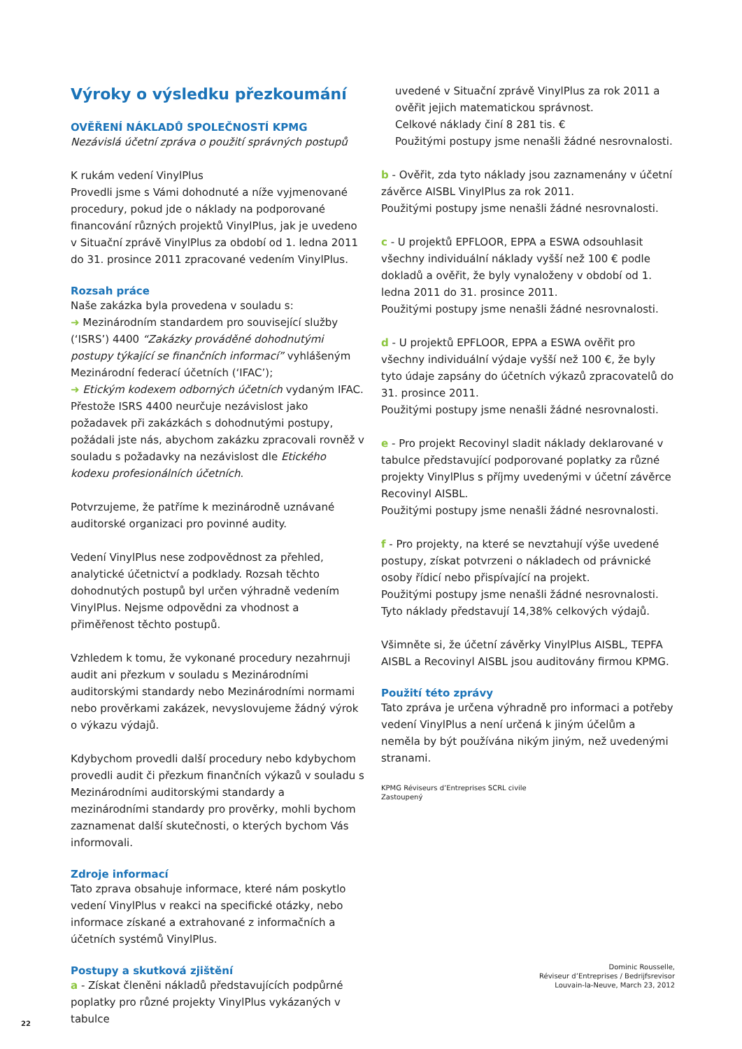Výroky o výsledku přezkoumání
OVĚŘENÍ NÁKLADŮ SPOLEČNOSTÍ KPMG
Nezávislá účetní zpráva o použití správných postupů
K rukám vedení VinylPlus
Provedli jsme s Vámi dohodnuté a níže vyjmenované procedury, pokud jde o náklady na podporované financování různých projektů VinylPlus, jak je uvedeno v Situační zprávě VinylPlus za období od 1. ledna 2011 do 31. prosince 2011 zpracované vedením VinylPlus.
Rozsah práce
Naše zakázka byla provedena v souladu s:
➜ Mezinárodním standardem pro související služby (‘ISRS’) 4400 “Zakázky prováděné dohodnutými postupy týkající se finančních informací” vyhlášeným Mezinárodní federací účetních (‘IFAC’);
➜ Etickým kodexem odborných účetních vydaným IFAC. Přestože ISRS 4400 neurčuje nezávislost jako požadavek při zakázkách s dohodnutými postupy, požádali jste nás, abychom zakázku zpracovali rovněž v souladu s požadavky na nezávislost dle Etického kodexu profesionálních účetních.
Potvrzujeme, že patříme k mezinárodně uznávané auditorské organizaci pro povinné audity.
Vedení VinylPlus nese zodpovědnost za přehled, analytické účetnictví a podklady. Rozsah těchto dohodnutých postupů byl určen výhradně vedením VinylPlus. Nejsme odpovědni za vhodnost a přiměřenost těchto postupů.
Vzhledem k tomu, že vykonané procedury nezahrnuji audit ani přezkum v souladu s Mezinárodními auditorskými standardy nebo Mezinárodními normami nebo prověrkami zakázek, nevyslovujeme žádný výrok o výkazu výdajů.
Kdybychom provedli další procedury nebo kdybychom provedli audit či přezkum finančních výkazů v souladu s Mezinárodními auditorskými standardy a mezinárodními standardy pro prověrky, mohli bychom zaznamenat další skutečnosti, o kterých bychom Vás informovali.
Zdroje informací
Tato zprava obsahuje informace, které nám poskytlo vedení VinylPlus v reakci na specifické otázky, nebo informace získané a extrahované z informačních a účetních systémů VinylPlus.
Postupy a skutková zjištění
a - Získat členěni nákladů představujících podpůrné poplatky pro různé projekty VinylPlus vykázaných v tabulce
uvedené v Situační zprávě VinylPlus za rok 2011 a ověřit jejich matematickou správnost.
Celkové náklady činí 8 281 tis. €
Použitými postupy jsme nenašli žádné nesrovnalosti.
b - Ověřit, zda tyto náklady jsou zaznamenány v účetní závěrce AISBL VinylPlus za rok 2011.
Použitými postupy jsme nenašli žádné nesrovnalosti.
c - U projektů EPFLOOR, EPPA a ESWA odsouhlasit všechny individuální náklady vyšší než 100 € podle dokladů a ověřit, že byly vynaloženy v období od 1. ledna 2011 do 31. prosince 2011.
Použitými postupy jsme nenašli žádné nesrovnalosti.
d - U projektů EPFLOOR, EPPA a ESWA ověřit pro všechny individuální výdaje vyšší než 100 €, že byly tyto údaje zapsány do účetních výkazů zpracovatelů do 31. prosince 2011.
Použitými postupy jsme nenašli žádné nesrovnalosti.
e - Pro projekt Recovinyl sladit náklady deklarované v tabulce představující podporované poplatky za různé projekty VinylPlus s příjmy uvedenými v účetní závěrce Recovinyl AISBL.
Použitými postupy jsme nenašli žádné nesrovnalosti.
f - Pro projekty, na které se nevztahují výše uvedené postupy, získat potvrzeni o nákladech od právnické osoby řídicí nebo přispívající na projekt.
Použitými postupy jsme nenašli žádné nesrovnalosti.
Tyto náklady představují 14,38% celkových výdajů.
Všimněte si, že účetní závěrky VinylPlus AISBL, TEPFA AISBL a Recovinyl AISBL jsou auditovány firmou KPMG.
Použití této zprávy
Tato zpráva je určena výhradně pro informaci a potřeby vedení VinylPlus a není určená k jiným účelům a neměla by být používána nikým jiným, než uvedenými stranami.
KPMG Réviseurs d’Entreprises SCRL civile
Zastoupený
Dominic Rousselle,
Réviseur d’Entreprises / Bedrijfsrevisor
Louvain-la-Neuve, March 23, 2012
22